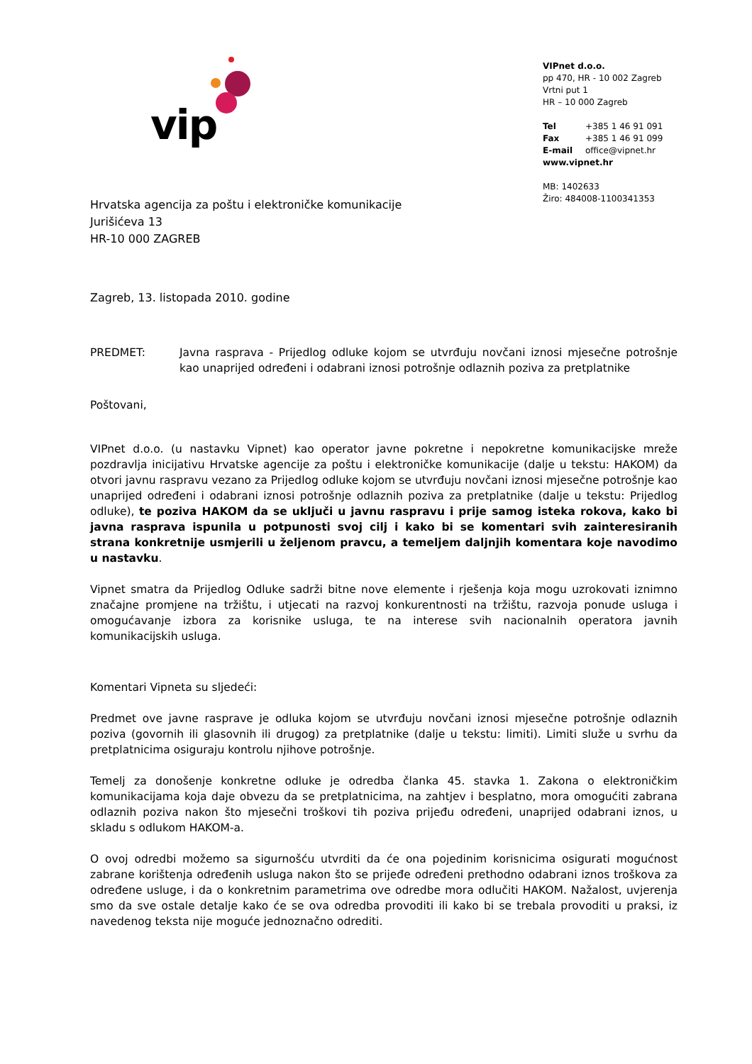vip
VIPnet d.o.o.
pp 470, HR - 10 002 Zagreb
Vrtni put 1
HR – 10 000 Zagreb
| Tel | +385 1 46 91 091 |
| Fax | +385 1 46 91 099 |
| E-mail | office@vipnet.hr |
www.vipnet.hr
MB: 1402633
Žiro: 484008-1100341353
Hrvatska agencija za poštu i elektroničke komunikacije
Jurišićeva 13
HR-10 000 ZAGREB
Zagreb, 13. listopada 2010. godine
PREDMET: Javna rasprava - Prijedlog odluke kojom se utvrđuju novčani iznosi mjesečne potrošnje kao unaprijed određeni i odabrani iznosi potrošnje odlaznih poziva za pretplatnike
Poštovani,
VIPnet d.o.o. (u nastavku Vipnet) kao operator javne pokretne i nepokretne komunikacijske mreže pozdravlja inicijativu Hrvatske agencije za poštu i elektroničke komunikacije (dalje u tekstu: HAKOM) da otvori javnu raspravu vezano za Prijedlog odluke kojom se utvrđuju novčani iznosi mjesečne potrošnje kao unaprijed određeni i odabrani iznosi potrošnje odlaznih poziva za pretplatnike (dalje u tekstu: Prijedlog odluke), te poziva HAKOM da se uključi u javnu raspravu i prije samog isteka rokova, kako bi javna rasprava ispunila u potpunosti svoj cilj i kako bi se komentari svih zainteresiranih strana konkretnije usmjerili u željenom pravcu, a temeljem daljnjih komentara koje navodimo u nastavku.
Vipnet smatra da Prijedlog Odluke sadrži bitne nove elemente i rješenja koja mogu uzrokovati iznimno značajne promjene na tržištu, i utjecati na razvoj konkurentnosti na tržištu, razvoja ponude usluga i omogućavanje izbora za korisnike usluga, te na interese svih nacionalnih operatora javnih komunikacijskih usluga.
Komentari Vipneta su sljedeći:
Predmet ove javne rasprave je odluka kojom se utvrđuju novčani iznosi mjesečne potrošnje odlaznih poziva (govornih ili glasovnih ili drugog) za pretplatnike (dalje u tekstu: limiti). Limiti služe u svrhu da pretplatnicima osiguraju kontrolu njihove potrošnje.
Temelj za donošenje konkretne odluke je odredba članka 45. stavka 1. Zakona o elektroničkim komunikacijama koja daje obvezu da se pretplatnicima, na zahtjev i besplatno, mora omogućiti zabrana odlaznih poziva nakon što mjesečni troškovi tih poziva prijeđu određeni, unaprijed odabrani iznos, u skladu s odlukom HAKOM-a.
O ovoj odredbi možemo sa sigurnošću utvrditi da će ona pojedinim korisnicima osigurati mogućnost zabrane korištenja određenih usluga nakon što se prijeđe određeni prethodno odabrani iznos troškova za određene usluge, i da o konkretnim parametrima ove odredbe mora odlučiti HAKOM. Nažalost, uvjerenja smo da sve ostale detalje kako će se ova odredba provoditi ili kako bi se trebala provoditi u praksi, iz navedenog teksta nije moguće jednoznačno odrediti.